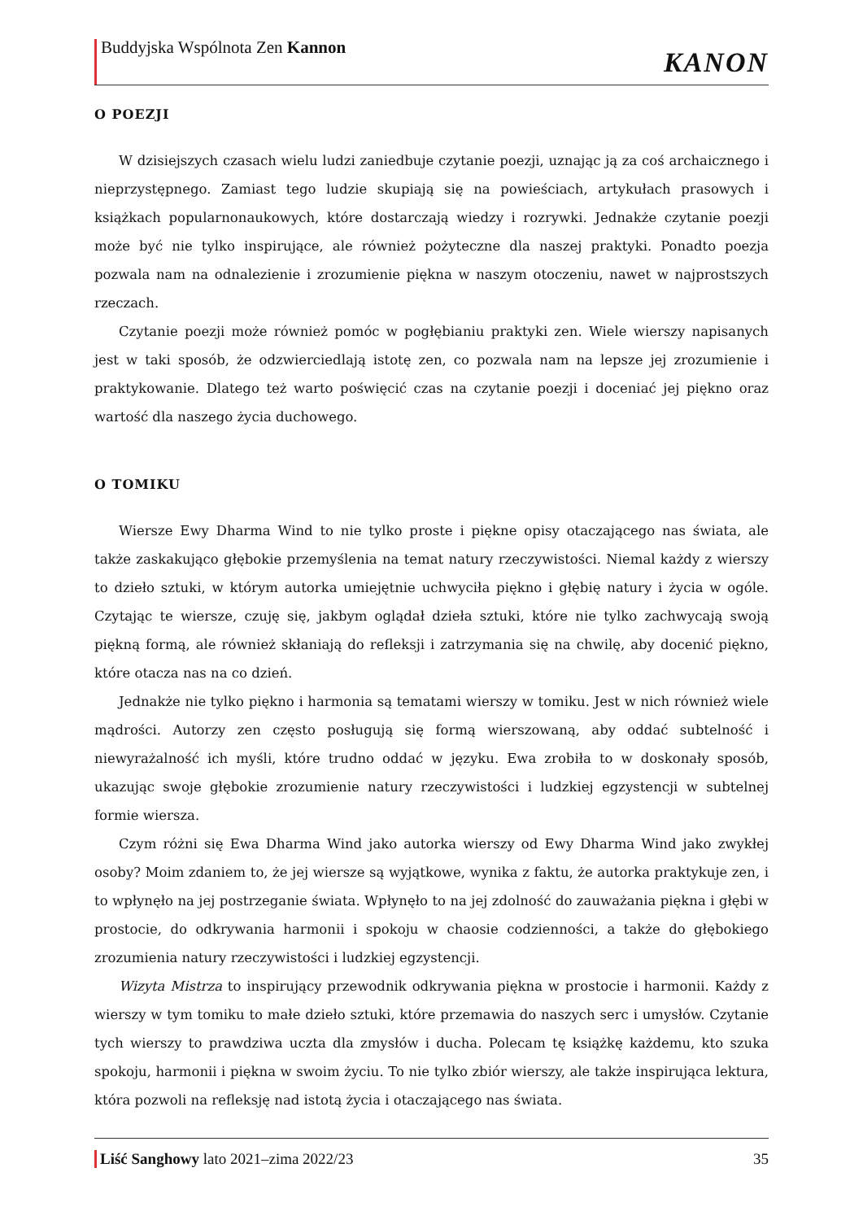Buddyjska Wspólnota Zen Kannon
KANON
O POEZJI
W dzisiejszych czasach wielu ludzi zaniedbuje czytanie poezji, uznając ją za coś archaicznego i nieprzystępnego. Zamiast tego ludzie skupiają się na powieściach, artykułach prasowych i książkach popularnonaukowych, które dostarczają wiedzy i rozrywki. Jednakże czytanie poezji może być nie tylko inspirujące, ale również pożyteczne dla naszej praktyki. Ponadto poezja pozwala nam na odnalezienie i zrozumienie piękna w naszym otoczeniu, nawet w najprostszych rzeczach.
Czytanie poezji może również pomóc w pogłębianiu praktyki zen. Wiele wierszy napisanych jest w taki sposób, że odzwierciedlają istotę zen, co pozwala nam na lepsze jej zrozumienie i praktykowanie. Dlatego też warto poświęcić czas na czytanie poezji i doceniać jej piękno oraz wartość dla naszego życia duchowego.
O TOMIKU
Wiersze Ewy Dharma Wind to nie tylko proste i piękne opisy otaczającego nas świata, ale także zaskakująco głębokie przemyślenia na temat natury rzeczywistości. Niemal każdy z wierszy to dzieło sztuki, w którym autorka umiejętnie uchwyciła piękno i głębię natury i życia w ogóle. Czytając te wiersze, czuję się, jakbym oglądał dzieła sztuki, które nie tylko zachwycają swoją piękną formą, ale również skłaniają do refleksji i zatrzymania się na chwilę, aby docenić piękno, które otacza nas na co dzień.
Jednakże nie tylko piękno i harmonia są tematami wierszy w tomiku. Jest w nich również wiele mądrości. Autorzy zen często posługują się formą wierszowaną, aby oddać subtelność i niewyrażalność ich myśli, które trudno oddać w języku. Ewa zrobiła to w doskonały sposób, ukazując swoje głębokie zrozumienie natury rzeczywistości i ludzkiej egzystencji w subtelnej formie wiersza.
Czym różni się Ewa Dharma Wind jako autorka wierszy od Ewy Dharma Wind jako zwykłej osoby? Moim zdaniem to, że jej wiersze są wyjątkowe, wynika z faktu, że autorka praktykuje zen, i to wpłynęło na jej postrzeganie świata. Wpłynęło to na jej zdolność do zauważania piękna i głębi w prostocie, do odkrywania harmonii i spokoju w chaosie codzienności, a także do głębokiego zrozumienia natury rzeczywistości i ludzkiej egzystencji.
Wizyta Mistrza to inspirujący przewodnik odkrywania piękna w prostocie i harmonii. Każdy z wierszy w tym tomiku to małe dzieło sztuki, które przemawia do naszych serc i umysłów. Czytanie tych wierszy to prawdziwa uczta dla zmysłów i ducha. Polecam tę książkę każdemu, kto szuka spokoju, harmonii i piękna w swoim życiu. To nie tylko zbiór wierszy, ale także inspirująca lektura, która pozwoli na refleksję nad istotą życia i otaczającego nas świata.
Liść Sanghowy lato 2021–zima 2022/23 35